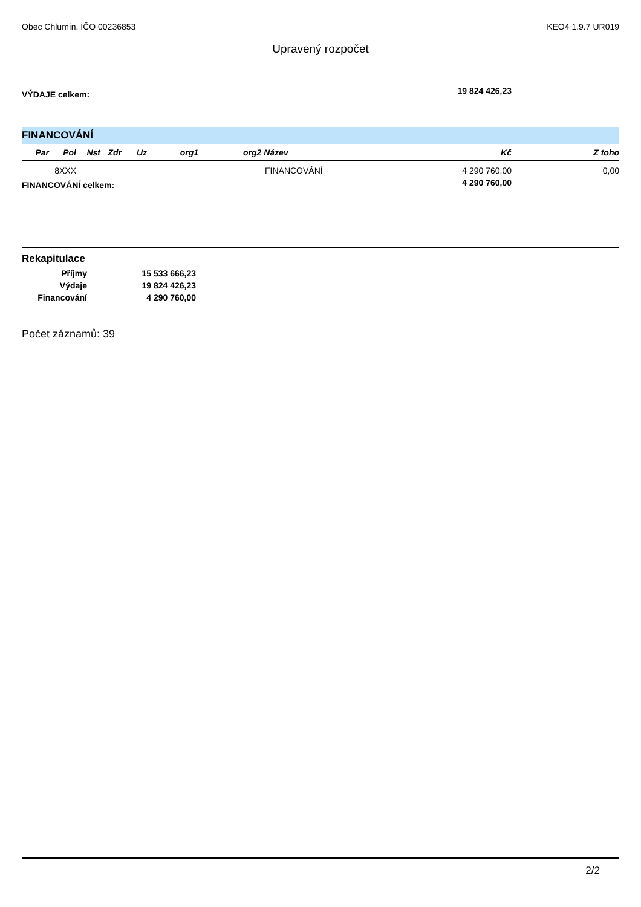Obec Chlumín, IČO 00236853 KEO4 1.9.7 UR019
Upravený rozpočet
| VÝDAJE celkem: | 19 824 426,23 | |
FINANCOVÁNÍ
| Par | Pol | Nst | Zdr | Uz | org1 | org2 Název | Kč | Z toho |
| --- | --- | --- | --- | --- | --- | --- | --- | --- |
| | 8XXX | | | | | FINANCOVÁNÍ | 4 290 760,00 | 0,00 |
| FINANCOVÁNÍ celkem: | 4 290 760,00 | |
Rekapitulace
| Příjmy | 15 533 666,23 |
| Výdaje | 19 824 426,23 |
| Financování | 4 290 760,00 |
Počet záznamů: 39
2/2